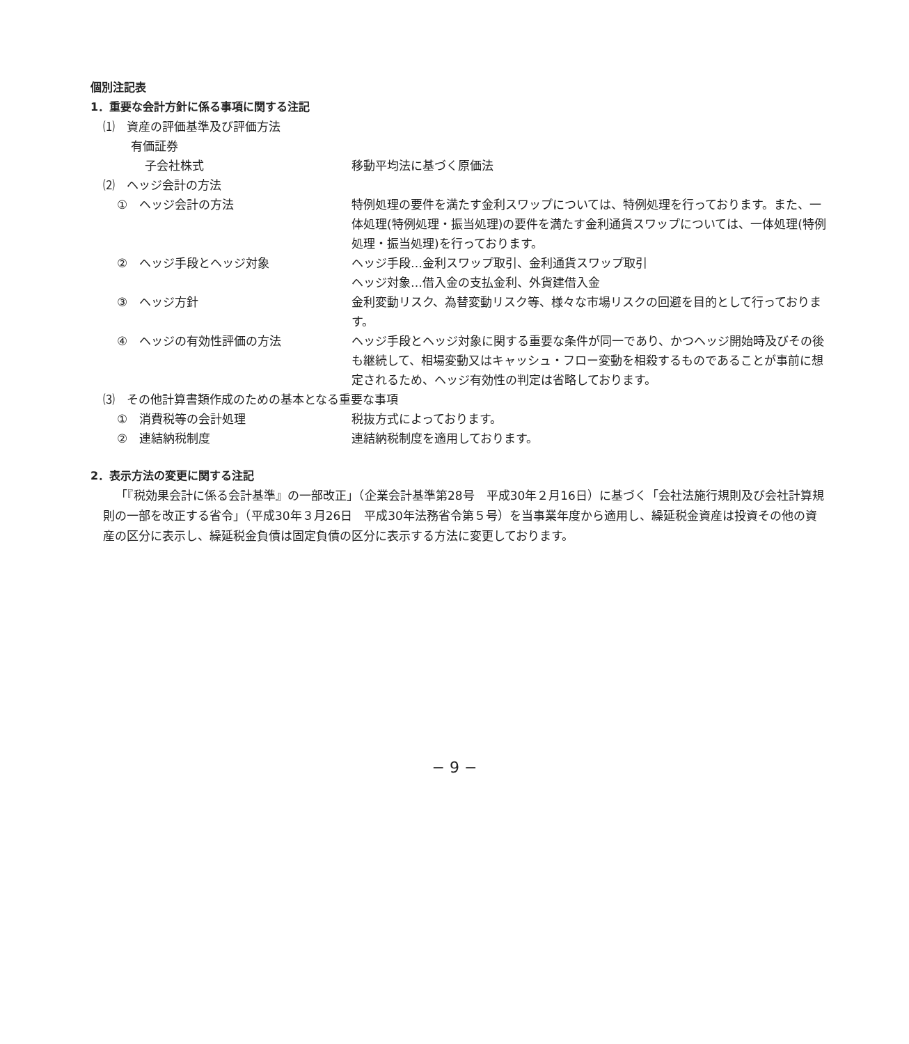個別注記表
1．重要な会計方針に係る事項に関する注記
⑴　資産の評価基準及び評価方法
有価証券
子会社株式 移動平均法に基づく原価法
⑵　ヘッジ会計の方法
①　ヘッジ会計の方法 特例処理の要件を満たす金利スワップについては、特例処理を行っております。また、一体処理(特例処理・振当処理)の要件を満たす金利通貨スワップについては、一体処理(特例処理・振当処理)を行っております。
②　ヘッジ手段とヘッジ対象 ヘッジ手段…金利スワップ取引、金利通貨スワップ取引
ヘッジ対象…借入金の支払金利、外貨建借入金
③　ヘッジ方針 金利変動リスク、為替変動リスク等、様々な市場リスクの回避を目的として行っております。
④　ヘッジの有効性評価の方法 ヘッジ手段とヘッジ対象に関する重要な条件が同一であり、かつヘッジ開始時及びその後も継続して、相場変動又はキャッシュ・フロー変動を相殺するものであることが事前に想定されるため、ヘッジ有効性の判定は省略しております。
⑶　その他計算書類作成のための基本となる重要な事項
①　消費税等の会計処理 税抜方式によっております。
②　連結納税制度 連結納税制度を適用しております。
2．表示方法の変更に関する注記
「『税効果会計に係る会計基準』の一部改正」（企業会計基準第28号　平成30年２月16日）に基づく「会社法施行規則及び会社計算規則の一部を改正する省令」（平成30年３月26日　平成30年法務省令第５号）を当事業年度から適用し、繰延税金資産は投資その他の資産の区分に表示し、繰延税金負債は固定負債の区分に表示する方法に変更しております。
− 9 −